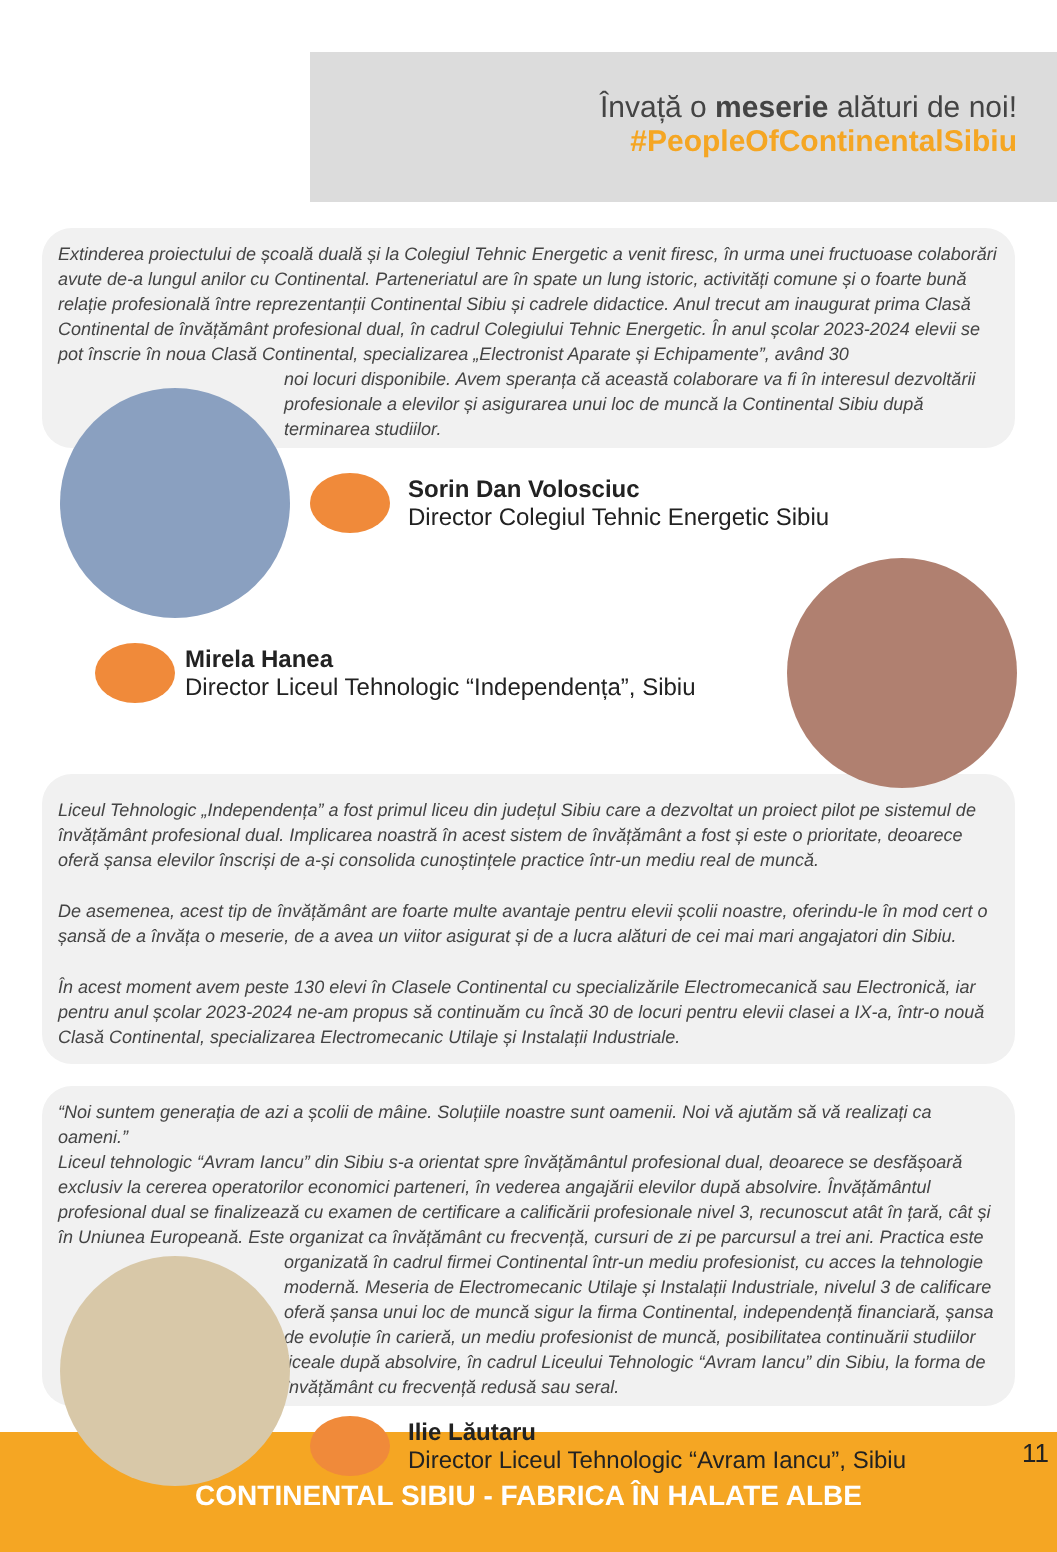Învață o meserie alături de noi!
#PeopleOfContinentalSibiu
Extinderea proiectului de școală duală și la Colegiul Tehnic Energetic a venit firesc, în urma unei fructuoase colaborări avute de-a lungul anilor cu Continental. Parteneriatul are în spate un lung istoric, activități comune și o foarte bună relație profesională între reprezentanții Continental Sibiu și cadrele didactice. Anul trecut am inaugurat prima Clasă Continental de învățământ profesional dual, în cadrul Colegiului Tehnic Energetic. În anul școlar 2023-2024 elevii se pot înscrie în noua Clasă Continental, specializarea „Electronist Aparate și Echipamente”, având 30
noi locuri disponibile. Avem speranța că această colaborare va fi în interesul dezvoltării profesionale a elevilor și asigurarea unui loc de muncă la Continental Sibiu după terminarea studiilor.
Sorin Dan Volosciuc
Director Colegiul Tehnic Energetic Sibiu
Mirela Hanea
Director Liceul Tehnologic “Independența”, Sibiu
Liceul Tehnologic „Independența” a fost primul liceu din județul Sibiu care a dezvoltat un proiect pilot pe sistemul de învățământ profesional dual. Implicarea noastră în acest sistem de învățământ a fost și este o prioritate, deoarece oferă șansa elevilor înscriși de a-și consolida cunoștințele practice într-un mediu real de muncă.
De asemenea, acest tip de învățământ are foarte multe avantaje pentru elevii școlii noastre, oferindu-le în mod cert o șansă de a învăța o meserie, de a avea un viitor asigurat și de a lucra alături de cei mai mari angajatori din Sibiu.
În acest moment avem peste 130 elevi în Clasele Continental cu specializările Electromecanică sau Electronică, iar pentru anul școlar 2023-2024 ne-am propus să continuăm cu încă 30 de locuri pentru elevii clasei a IX-a, într-o nouă Clasă Continental, specializarea Electromecanic Utilaje și Instalații Industriale.
“Noi suntem generația de azi a școlii de mâine. Soluțiile noastre sunt oamenii. Noi vă ajutăm să vă realizați ca oameni.”
Liceul tehnologic “Avram Iancu” din Sibiu s-a orientat spre învățământul profesional dual, deoarece se desfășoară exclusiv la cererea operatorilor economici parteneri, în vederea angajării elevilor după absolvire. Învățământul profesional dual se finalizează cu examen de certificare a calificării profesionale nivel 3, recunoscut atât în țară, cât și în Uniunea Europeană. Este organizat ca învățământ cu frecvență, cursuri de zi pe parcursul a trei ani. Practica este
organizată în cadrul firmei Continental într-un mediu profesionist, cu acces la tehnologie modernă. Meseria de Electromecanic Utilaje și Instalații Industriale, nivelul 3 de calificare oferă șansa unui loc de muncă sigur la firma Continental, independență financiară, șansa de evoluție în carieră, un mediu profesionist de muncă, posibilitatea continuării studiilor liceale după absolvire, în cadrul Liceului Tehnologic “Avram Iancu” din Sibiu, la forma de învățământ cu frecvență redusă sau seral.
Ilie Lăutaru
Director Liceul Tehnologic “Avram Iancu”, Sibiu
11
CONTINENTAL SIBIU - FABRICA ÎN HALATE ALBE